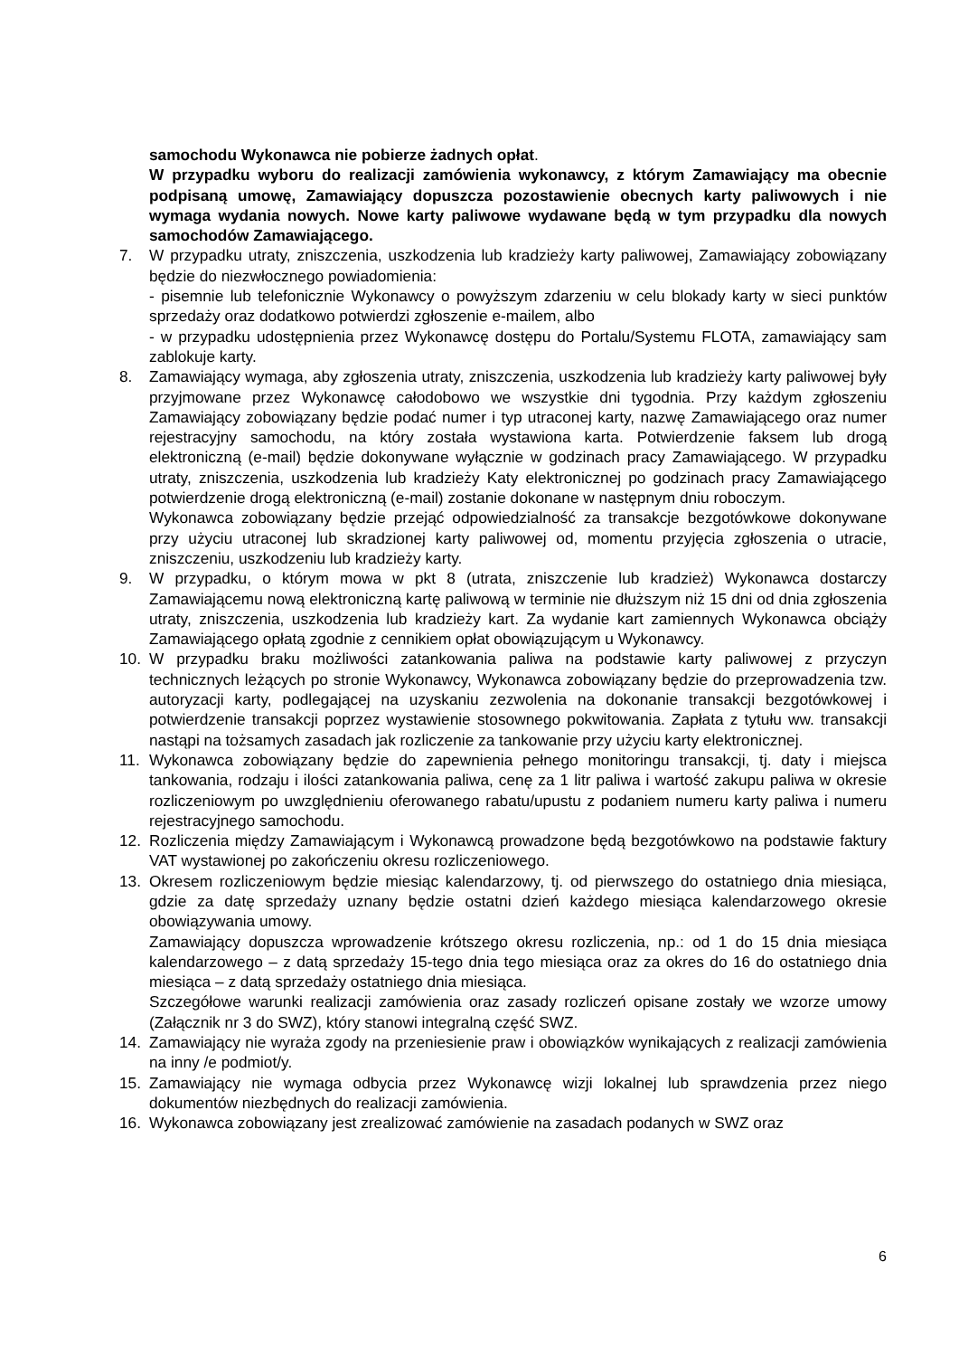samochodu Wykonawca nie pobierze żadnych opłat.
W przypadku wyboru do realizacji zamówienia wykonawcy, z którym Zamawiający ma obecnie podpisaną umowę, Zamawiający dopuszcza pozostawienie obecnych karty paliwowych i nie wymaga wydania nowych. Nowe karty paliwowe wydawane będą w tym przypadku dla nowych samochodów Zamawiającego.
7. W przypadku utraty, zniszczenia, uszkodzenia lub kradzieży karty paliwowej, Zamawiający zobowiązany będzie do niezwłocznego powiadomienia:
- pisemnie lub telefonicznie Wykonawcy o powyższym zdarzeniu w celu blokady karty w sieci punktów sprzedaży oraz dodatkowo potwierdzi zgłoszenie e-mailem, albo
- w przypadku udostępnienia przez Wykonawcę dostępu do Portalu/Systemu FLOTA, zamawiający sam zablokuje karty.
8. Zamawiający wymaga, aby zgłoszenia utraty, zniszczenia, uszkodzenia lub kradzieży karty paliwowej były przyjmowane przez Wykonawcę całodobowo we wszystkie dni tygodnia. Przy każdym zgłoszeniu Zamawiający zobowiązany będzie podać numer i typ utraconej karty, nazwę Zamawiającego oraz numer rejestracyjny samochodu, na który została wystawiona karta. Potwierdzenie faksem lub drogą elektroniczną (e-mail) będzie dokonywane wyłącznie w godzinach pracy Zamawiającego. W przypadku utraty, zniszczenia, uszkodzenia lub kradzieży Katy elektronicznej po godzinach pracy Zamawiającego potwierdzenie drogą elektroniczną (e-mail) zostanie dokonane w następnym dniu roboczym.
Wykonawca zobowiązany będzie przejąć odpowiedzialność za transakcje bezgotówkowe dokonywane przy użyciu utraconej lub skradzionej karty paliwowej od, momentu przyjęcia zgłoszenia o utracie, zniszczeniu, uszkodzeniu lub kradzieży karty.
9. W przypadku, o którym mowa w pkt 8 (utrata, zniszczenie lub kradzież) Wykonawca dostarczy Zamawiającemu nową elektroniczną kartę paliwową w terminie nie dłuższym niż 15 dni od dnia zgłoszenia utraty, zniszczenia, uszkodzenia lub kradzieży kart. Za wydanie kart zamiennych Wykonawca obciąży Zamawiającego opłatą zgodnie z cennikiem opłat obowiązującym u Wykonawcy.
10. W przypadku braku możliwości zatankowania paliwa na podstawie karty paliwowej z przyczyn technicznych leżących po stronie Wykonawcy, Wykonawca zobowiązany będzie do przeprowadzenia tzw. autoryzacji karty, podlegającej na uzyskaniu zezwolenia na dokonanie transakcji bezgotówkowej i potwierdzenie transakcji poprzez wystawienie stosownego pokwitowania. Zapłata z tytułu ww. transakcji nastąpi na tożsamych zasadach jak rozliczenie za tankowanie przy użyciu karty elektronicznej.
11. Wykonawca zobowiązany będzie do zapewnienia pełnego monitoringu transakcji, tj. daty i miejsca tankowania, rodzaju i ilości zatankowania paliwa, cenę za 1 litr paliwa i wartość zakupu paliwa w okresie rozliczeniowym po uwzględnieniu oferowanego rabatu/upustu z podaniem numeru karty paliwa i numeru rejestracyjnego samochodu.
12. Rozliczenia między Zamawiającym i Wykonawcą prowadzone będą bezgotówkowo na podstawie faktury VAT wystawionej po zakończeniu okresu rozliczeniowego.
13. Okresem rozliczeniowym będzie miesiąc kalendarzowy, tj. od pierwszego do ostatniego dnia miesiąca, gdzie za datę sprzedaży uznany będzie ostatni dzień każdego miesiąca kalendarzowego okresie obowiązywania umowy.
Zamawiający dopuszcza wprowadzenie krótszego okresu rozliczenia, np.: od 1 do 15 dnia miesiąca kalendarzowego – z datą sprzedaży 15-tego dnia tego miesiąca oraz za okres do 16 do ostatniego dnia miesiąca – z datą sprzedaży ostatniego dnia miesiąca.
Szczegółowe warunki realizacji zamówienia oraz zasady rozliczeń opisane zostały we wzorze umowy (Załącznik nr 3 do SWZ), który stanowi integralną część SWZ.
14. Zamawiający nie wyraża zgody na przeniesienie praw i obowiązków wynikających z realizacji zamówienia na inny /e podmiot/y.
15. Zamawiający nie wymaga odbycia przez Wykonawcę wizji lokalnej lub sprawdzenia przez niego dokumentów niezbędnych do realizacji zamówienia.
16. Wykonawca zobowiązany jest zrealizować zamówienie na zasadach podanych w SWZ oraz
6